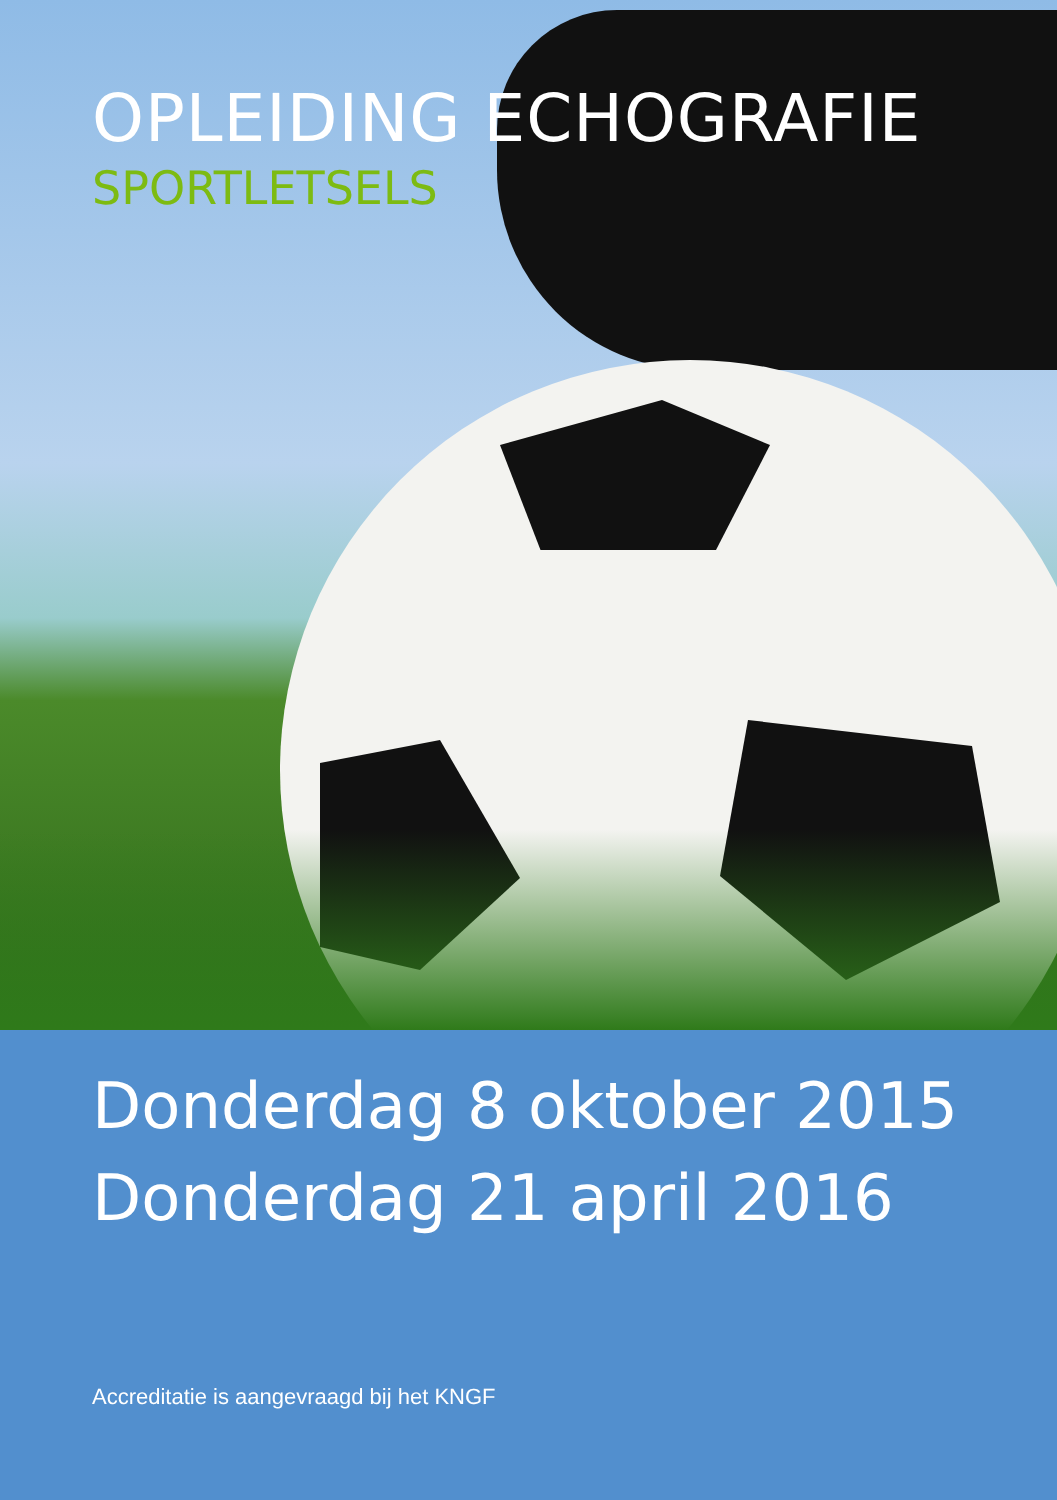OPLEIDING ECHOGRAFIE
SPORTLETSELS
Donderdag 8 oktober 2015
Donderdag 21 april 2016
Accreditatie is aangevraagd bij het KNGF